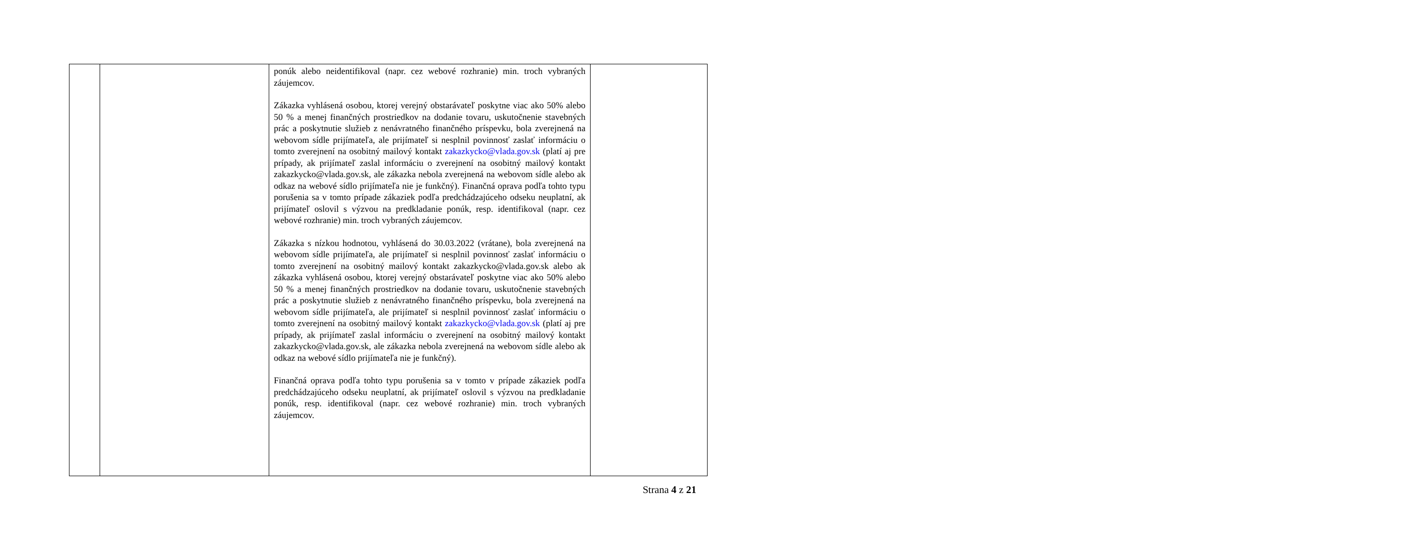| | | ponúk alebo neidentifikoval (napr. cez webové rozhranie) min. troch vybraných záujemcov. Zákazka vyhlásená osobou, ktorej verejný obstarávateľ poskytne viac ako 50% alebo 50 % a menej finančných prostriedkov na dodanie tovaru, uskutočnenie stavebných prác a poskytnutie služieb z nenávratného finančného príspevku, bola zverejnená na webovom sídle prijímateľa, ale prijímateľ si nesplnil povinnosť zaslať informáciu o tomto zverejnení na osobitný mailový kontakt zakazkycko@vlada.gov.sk (platí aj pre prípady, ak prijímateľ zaslal informáciu o zverejnení na osobitný mailový kontakt zakazkycko@vlada.gov.sk, ale zákazka nebola zverejnená na webovom sídle alebo ak odkaz na webové sídlo prijímateľa nie je funkčný). Finančná oprava podľa tohto typu porušenia sa v tomto prípade zákaziek podľa predchádzajúceho odseku neuplatní, ak prijímateľ oslovil s výzvou na predkladanie ponúk, resp. identifikoval (napr. cez webové rozhranie) min. troch vybraných záujemcov. Zákazka s nízkou hodnotou, vyhlásená do 30.03.2022 (vrátane), bola zverejnená na webovom sídle prijímateľa, ale prijímateľ si nesplnil povinnosť zaslať informáciu o tomto zverejnení na osobitný mailový kontakt zakazkycko@vlada.gov.sk alebo ak zákazka vyhlásená osobou, ktorej verejný obstarávateľ poskytne viac ako 50% alebo 50 % a menej finančných prostriedkov na dodanie tovaru, uskutočnenie stavebných prác a poskytnutie služieb z nenávratného finančného príspevku, bola zverejnená na webovom sídle prijímateľa, ale prijímateľ si nesplnil povinnosť zaslať informáciu o tomto zverejnení na osobitný mailový kontakt zakazkycko@vlada.gov.sk (platí aj pre prípady, ak prijímateľ zaslal informáciu o zverejnení na osobitný mailový kontakt zakazkycko@vlada.gov.sk, ale zákazka nebola zverejnená na webovom sídle alebo ak odkaz na webové sídlo prijímateľa nie je funkčný). Finančná oprava podľa tohto typu porušenia sa v tomto v prípade zákaziek podľa predchádzajúceho odseku neuplatní, ak prijímateľ oslovil s výzvou na predkladanie ponúk, resp. identifikoval (napr. cez webové rozhranie) min. troch vybraných záujemcov. | |
Strana 4 z 21